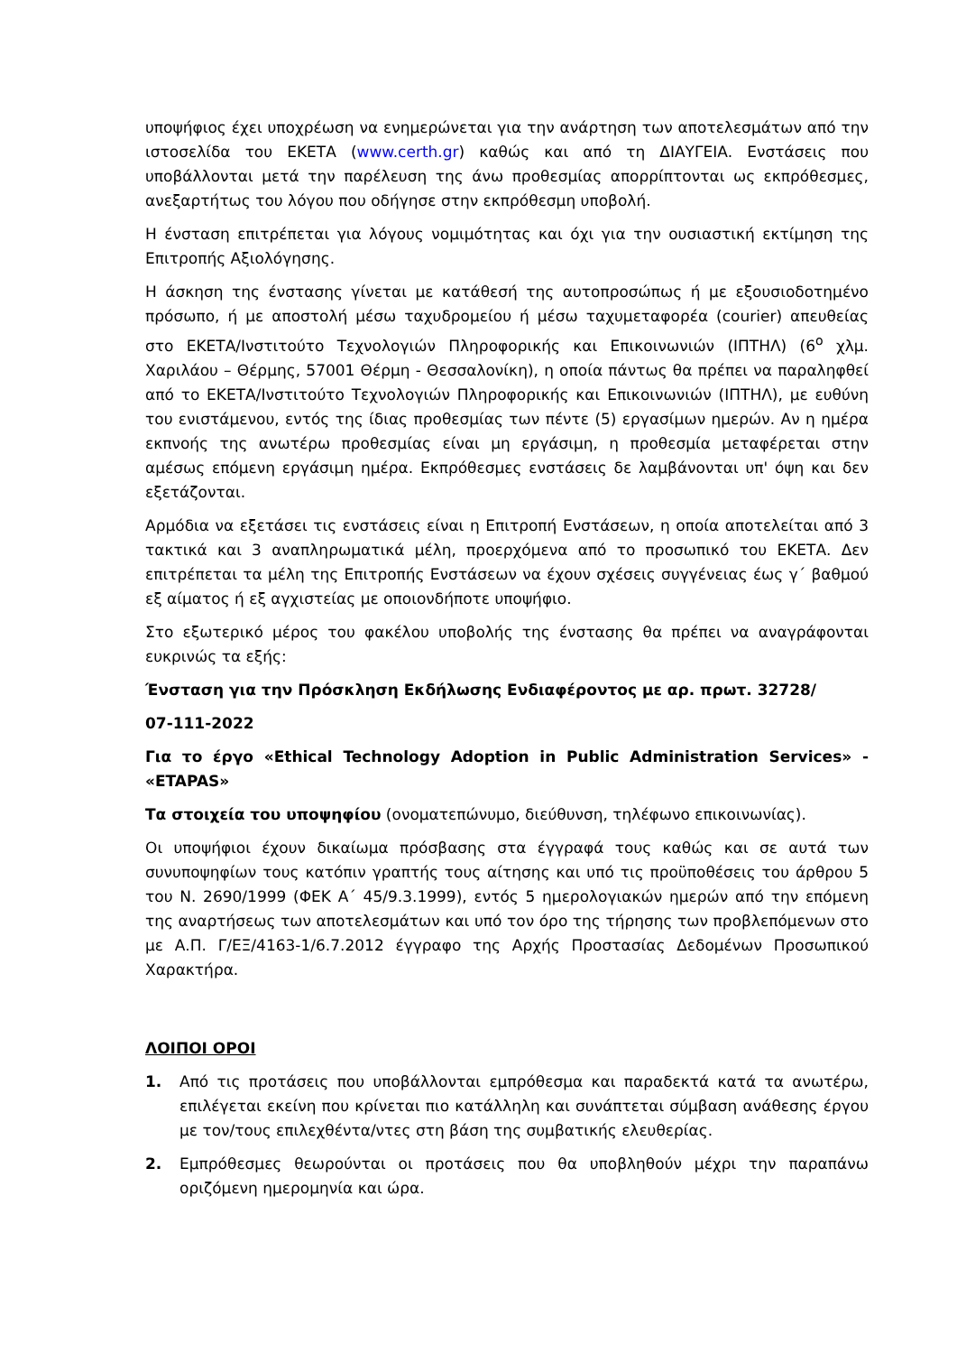υποψήφιος έχει υποχρέωση να ενημερώνεται για την ανάρτηση των αποτελεσμάτων από την ιστοσελίδα του ΕΚΕΤΑ (www.certh.gr) καθώς και από τη ΔΙΑΥΓΕΙΑ. Ενστάσεις που υποβάλλονται μετά την παρέλευση της άνω προθεσμίας απορρίπτονται ως εκπρόθεσμες, ανεξαρτήτως του λόγου που οδήγησε στην εκπρόθεσμη υποβολή.
Η ένσταση επιτρέπεται για λόγους νομιμότητας και όχι για την ουσιαστική εκτίμηση της Επιτροπής Αξιολόγησης.
Η άσκηση της ένστασης γίνεται με κατάθεσή της αυτοπροσώπως ή με εξουσιοδοτημένο πρόσωπο, ή με αποστολή μέσω ταχυδρομείου ή μέσω ταχυμεταφορέα (courier) απευθείας στο ΕΚΕΤΑ/Ινστιτούτο Τεχνολογιών Πληροφορικής και Επικοινωνιών (ΙΠΤΗΛ) (6<sup>ο</sup> χλμ. Χαριλάου – Θέρμης, 57001 Θέρμη - Θεσσαλονίκη), η οποία πάντως θα πρέπει να παραληφθεί από το ΕΚΕΤΑ/Ινστιτούτο Τεχνολογιών Πληροφορικής και Επικοινωνιών (ΙΠΤΗΛ), με ευθύνη του ενιστάμενου, εντός της ίδιας προθεσμίας των πέντε (5) εργασίμων ημερών. Αν η ημέρα εκπνοής της ανωτέρω προθεσμίας είναι μη εργάσιμη, η προθεσμία μεταφέρεται στην αμέσως επόμενη εργάσιμη ημέρα. Εκπρόθεσμες ενστάσεις δε λαμβάνονται υπ' όψη και δεν εξετάζονται.
Αρμόδια να εξετάσει τις ενστάσεις είναι η Επιτροπή Ενστάσεων, η οποία αποτελείται από 3 τακτικά και 3 αναπληρωματικά μέλη, προερχόμενα από το προσωπικό του ΕΚΕΤΑ. Δεν επιτρέπεται τα μέλη της Επιτροπής Ενστάσεων να έχουν σχέσεις συγγένειας έως γ΄ βαθμού εξ αίματος ή εξ αγχιστείας με οποιονδήποτε υποψήφιο.
Στο εξωτερικό μέρος του φακέλου υποβολής της ένστασης θα πρέπει να αναγράφονται ευκρινώς τα εξής:
Ένσταση για την Πρόσκληση Εκδήλωσης Ενδιαφέροντος με αρ. πρωτ. 32728/
07-111-2022
Για το έργο «Ethical Technology Adoption in Public Administration Services» - «ETAPAS»
Τα στοιχεία του υποψηφίου (ονοματεπώνυμο, διεύθυνση, τηλέφωνο επικοινωνίας).
Οι υποψήφιοι έχουν δικαίωμα πρόσβασης στα έγγραφά τους καθώς και σε αυτά των συνυποψηφίων τους κατόπιν γραπτής τους αίτησης και υπό τις προϋποθέσεις του άρθρου 5 του Ν. 2690/1999 (ΦΕΚ Α΄ 45/9.3.1999), εντός 5 ημερολογιακών ημερών από την επόμενη της αναρτήσεως των αποτελεσμάτων και υπό τον όρο της τήρησης των προβλεπόμενων στο με Α.Π. Γ/ΕΞ/4163-1/6.7.2012 έγγραφο της Αρχής Προστασίας Δεδομένων Προσωπικού Χαρακτήρα.
ΛΟΙΠΟΙ ΟΡΟΙ
1. Από τις προτάσεις που υποβάλλονται εμπρόθεσμα και παραδεκτά κατά τα ανωτέρω, επιλέγεται εκείνη που κρίνεται πιο κατάλληλη και συνάπτεται σύμβαση ανάθεσης έργου με τον/τους επιλεχθέντα/ντες στη βάση της συμβατικής ελευθερίας.
2. Εμπρόθεσμες θεωρούνται οι προτάσεις που θα υποβληθούν μέχρι την παραπάνω οριζόμενη ημερομηνία και ώρα.